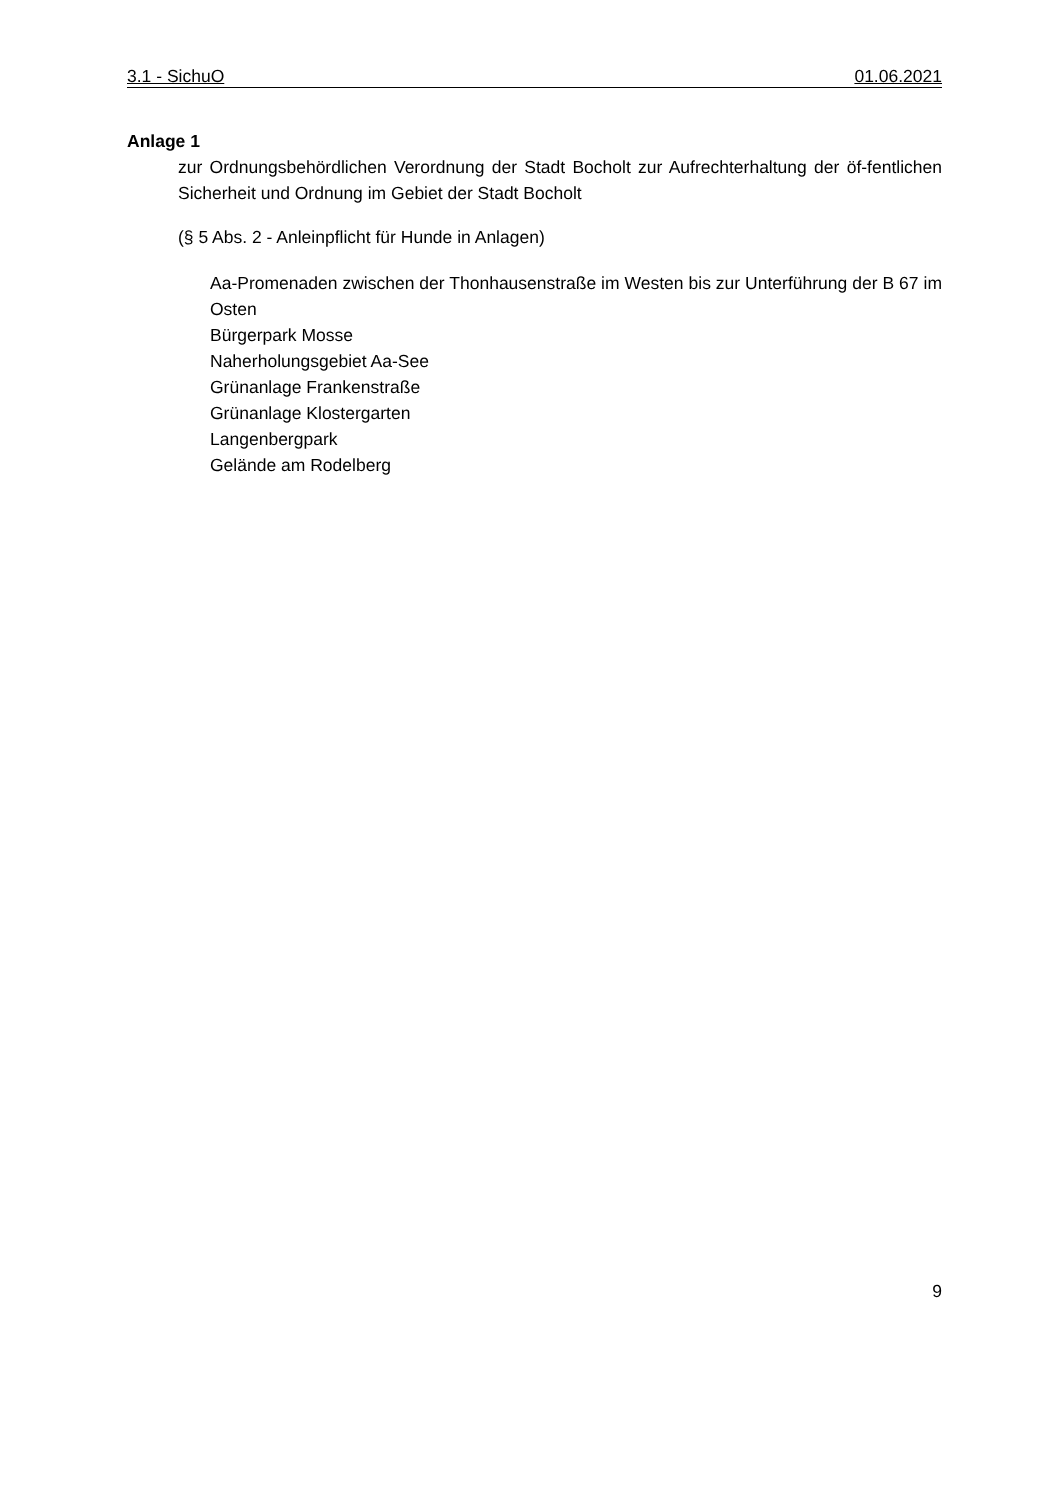3.1 - SichuO 01.06.2021
Anlage 1
zur Ordnungsbehördlichen Verordnung der Stadt Bocholt zur Aufrechterhaltung der öf-fentlichen Sicherheit und Ordnung im Gebiet der Stadt Bocholt
(§ 5 Abs. 2 - Anleinpflicht für Hunde in Anlagen)
Aa-Promenaden zwischen der Thonhausenstraße im Westen bis zur Unterführung der B 67 im Osten
Bürgerpark Mosse
Naherholungsgebiet Aa-See
Grünanlage Frankenstraße
Grünanlage Klostergarten
Langenbergpark
Gelände am Rodelberg
9